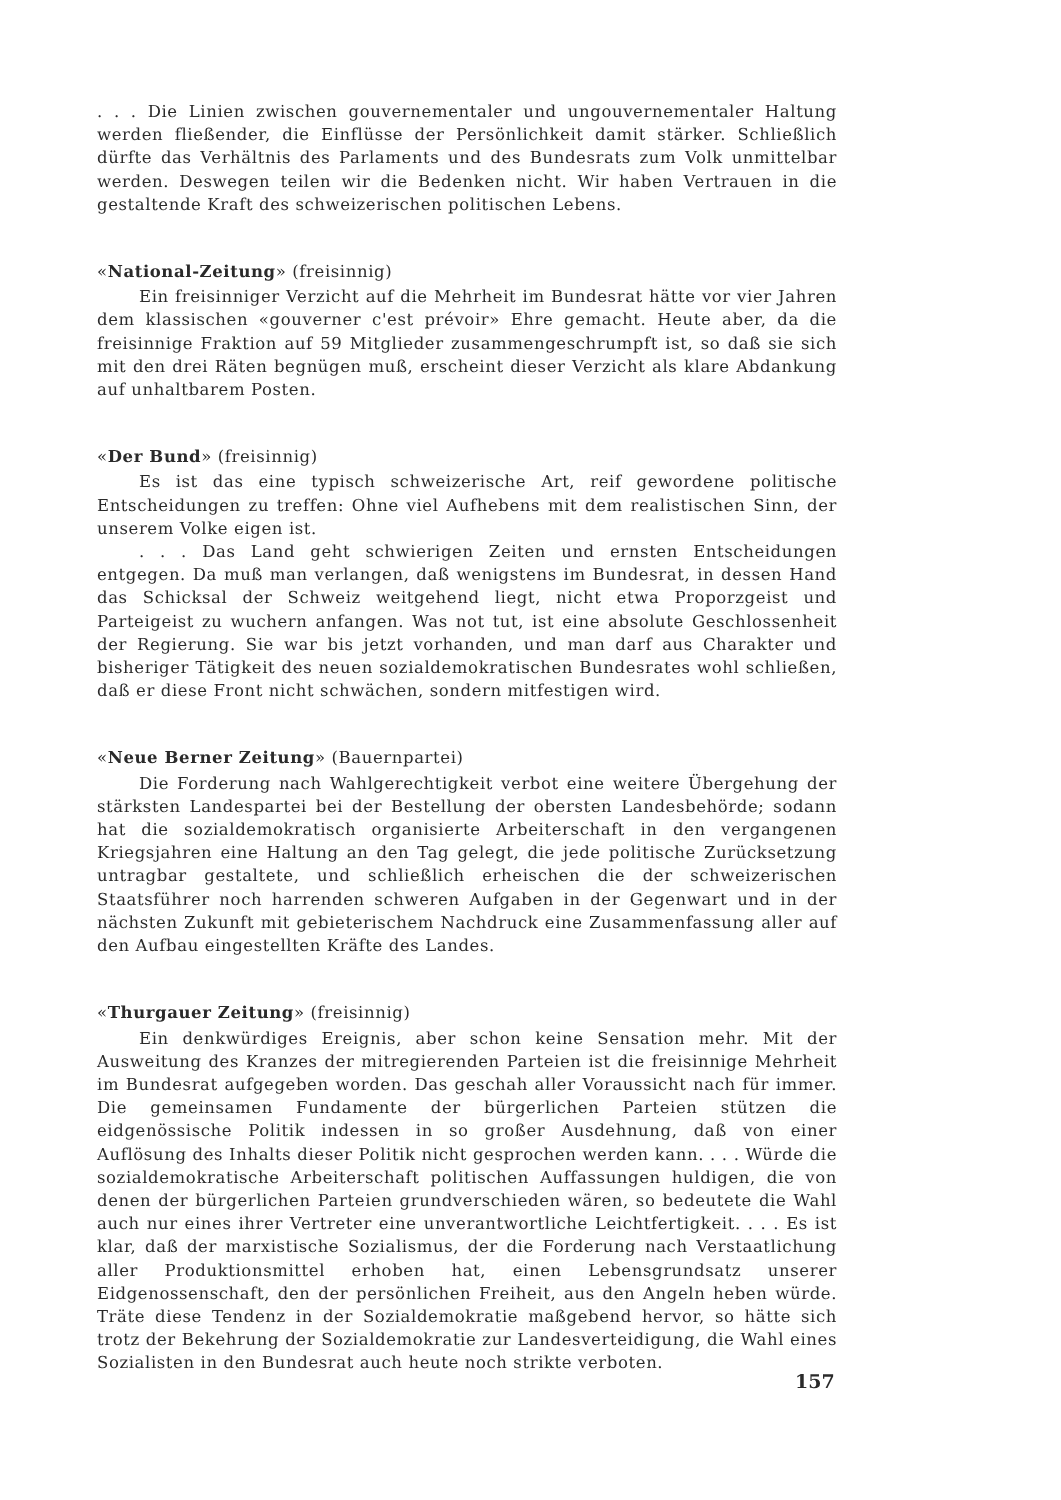. . . Die Linien zwischen gouvernementaler und ungouvernementaler Haltung werden fließender, die Einflüsse der Persönlichkeit damit stärker. Schließlich dürfte das Verhältnis des Parlaments und des Bundesrats zum Volk unmittelbar werden. Deswegen teilen wir die Bedenken nicht. Wir haben Vertrauen in die gestaltende Kraft des schweizerischen politischen Lebens.
«National-Zeitung» (freisinnig)
Ein freisinniger Verzicht auf die Mehrheit im Bundesrat hätte vor vier Jahren dem klassischen «gouverner c'est prévoir» Ehre gemacht. Heute aber, da die freisinnige Fraktion auf 59 Mitglieder zusammengeschrumpft ist, so daß sie sich mit den drei Räten begnügen muß, erscheint dieser Verzicht als klare Abdankung auf unhaltbarem Posten.
«Der Bund» (freisinnig)
Es ist das eine typisch schweizerische Art, reif gewordene politische Entscheidungen zu treffen: Ohne viel Aufhebens mit dem realistischen Sinn, der unserem Volke eigen ist.
. . . Das Land geht schwierigen Zeiten und ernsten Entscheidungen entgegen. Da muß man verlangen, daß wenigstens im Bundesrat, in dessen Hand das Schicksal der Schweiz weitgehend liegt, nicht etwa Proporzgeist und Parteigeist zu wuchern anfangen. Was not tut, ist eine absolute Geschlossenheit der Regierung. Sie war bis jetzt vorhanden, und man darf aus Charakter und bisheriger Tätigkeit des neuen sozialdemokratischen Bundesrates wohl schließen, daß er diese Front nicht schwächen, sondern mitfestigen wird.
«Neue Berner Zeitung» (Bauernpartei)
Die Forderung nach Wahlgerechtigkeit verbot eine weitere Übergehung der stärksten Landespartei bei der Bestellung der obersten Landesbehörde; sodann hat die sozialdemokratisch organisierte Arbeiterschaft in den vergangenen Kriegsjahren eine Haltung an den Tag gelegt, die jede politische Zurücksetzung untragbar gestaltete, und schließlich erheischen die der schweizerischen Staatsführer noch harrenden schweren Aufgaben in der Gegenwart und in der nächsten Zukunft mit gebieterischem Nachdruck eine Zusammenfassung aller auf den Aufbau eingestellten Kräfte des Landes.
«Thurgauer Zeitung» (freisinnig)
Ein denkwürdiges Ereignis, aber schon keine Sensation mehr. Mit der Ausweitung des Kranzes der mitregierenden Parteien ist die freisinnige Mehrheit im Bundesrat aufgegeben worden. Das geschah aller Voraussicht nach für immer. Die gemeinsamen Fundamente der bürgerlichen Parteien stützen die eidgenössische Politik indessen in so großer Ausdehnung, daß von einer Auflösung des Inhalts dieser Politik nicht gesprochen werden kann. . . . Würde die sozialdemokratische Arbeiterschaft politischen Auffassungen huldigen, die von denen der bürgerlichen Parteien grundverschieden wären, so bedeutete die Wahl auch nur eines ihrer Vertreter eine unverantwortliche Leichtfertigkeit. . . . Es ist klar, daß der marxistische Sozialismus, der die Forderung nach Verstaatlichung aller Produktionsmittel erhoben hat, einen Lebensgrundsatz unserer Eidgenossenschaft, den der persönlichen Freiheit, aus den Angeln heben würde. Träte diese Tendenz in der Sozialdemokratie maßgebend hervor, so hätte sich trotz der Bekehrung der Sozialdemokratie zur Landesverteidigung, die Wahl eines Sozialisten in den Bundesrat auch heute noch strikte verboten.
157